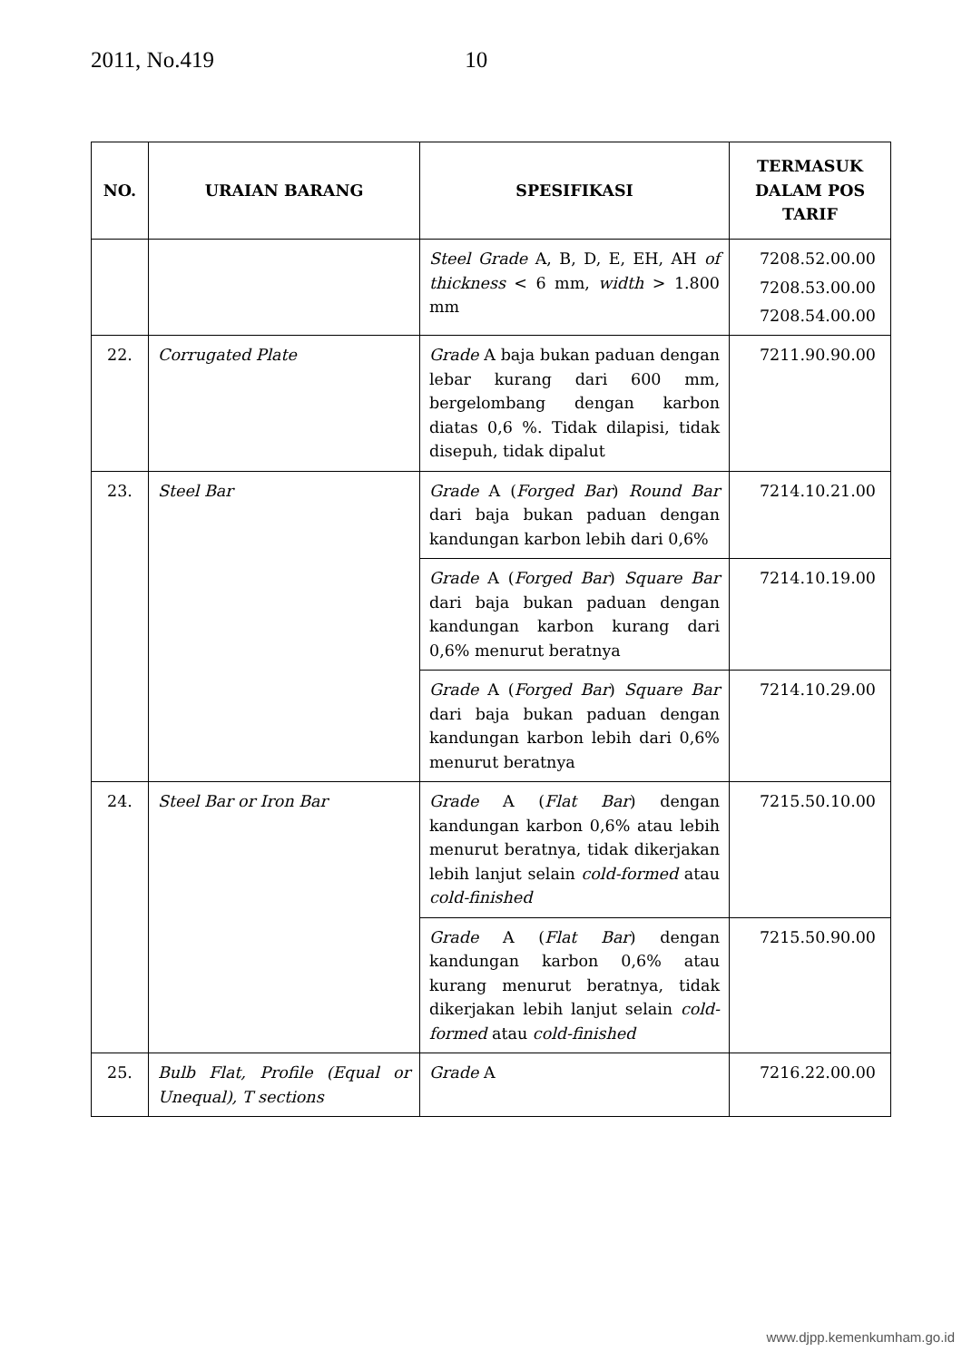2011, No.419 10
| NO. | URAIAN BARANG | SPESIFIKASI | TERMASUK DALAM POS TARIF |
| --- | --- | --- | --- |
| | | Steel Grade A, B, D, E, EH, AH of thickness < 6 mm, width > 1.800 mm | 7208.52.00.00 7208.53.00.00 7208.54.00.00 |
| 22. | Corrugated Plate | Grade A baja bukan paduan dengan lebar kurang dari 600 mm, bergelombang dengan karbon diatas 0,6 %. Tidak dilapisi, tidak disepuh, tidak dipalut | 7211.90.90.00 |
| 23. | Steel Bar | Grade A ( Forged Bar ) Round Bar dari baja bukan paduan dengan kandungan karbon lebih dari 0,6% | 7214.10.21.00 |
| | | Grade A ( Forged Bar ) Square Bar dari baja bukan paduan dengan kandungan karbon kurang dari 0,6% menurut beratnya | 7214.10.19.00 |
| | | Grade A ( Forged Bar ) Square Bar dari baja bukan paduan dengan kandungan karbon lebih dari 0,6% menurut beratnya | 7214.10.29.00 |
| 24. | Steel Bar or Iron Bar | Grade A ( Flat Bar ) dengan kandungan karbon 0,6% atau lebih menurut beratnya, tidak dikerjakan lebih lanjut selain cold-formed atau cold-finished | 7215.50.10.00 |
| | | Grade A ( Flat Bar ) dengan kandungan karbon 0,6% atau kurang menurut beratnya, tidak dikerjakan lebih lanjut selain cold-formed atau cold-finished | 7215.50.90.00 |
| 25. | Bulb Flat, Profile (Equal or Unequal), T sections | Grade A | 7216.22.00.00 |
www.djpp.kemenkumham.go.id